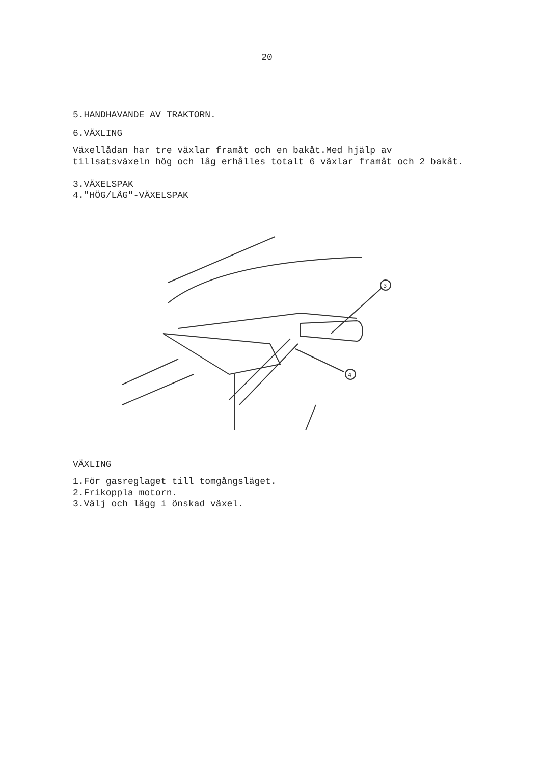20
5.HANDHAVANDE AV TRAKTORN.
6.VÄXLING
Växellådan har tre växlar framåt och en bakåt.Med hjälp av tillsatsväxeln hög och låg erhålles totalt 6 växlar framåt och 2 bakåt.
3.VÄXELSPAK
4."HÖG/LÅG"-VÄXELSPAK
3
4
VÄXLING
1.För gasreglaget till tomgångsläget.
2.Frikoppla motorn.
3.Välj och lägg i önskad växel.